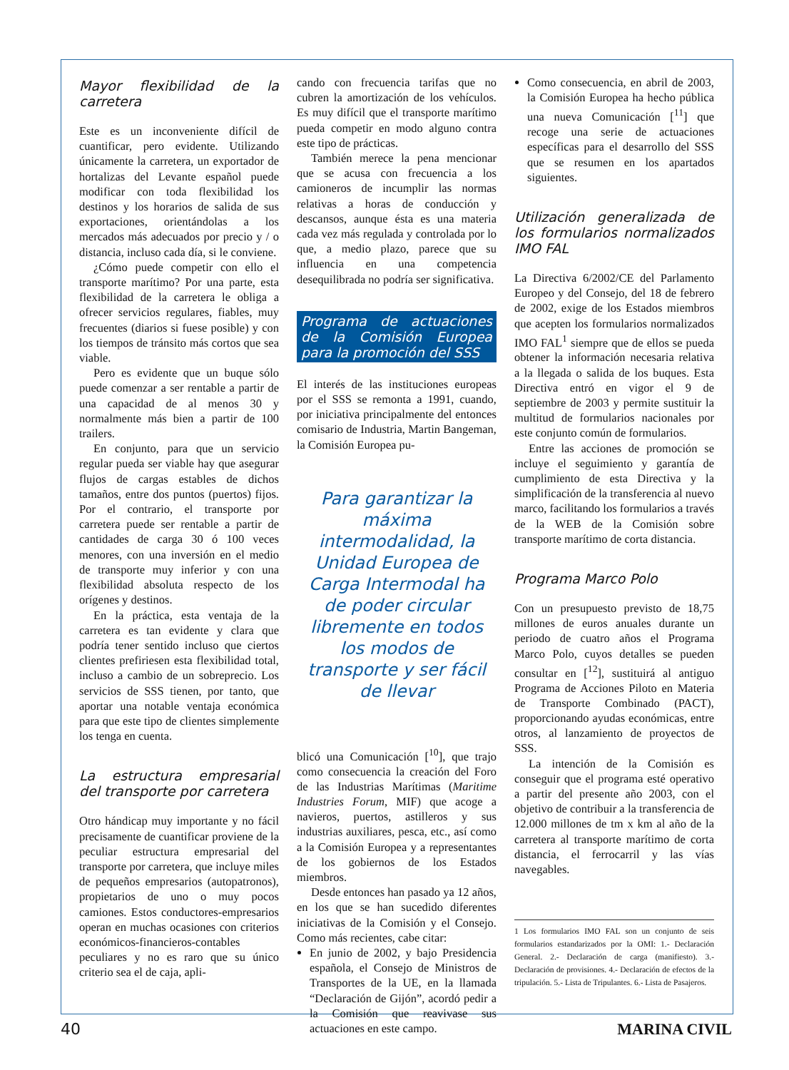Mayor flexibilidad de la carretera
Este es un inconveniente difícil de cuantificar, pero evidente. Utilizando únicamente la carretera, un exportador de hortalizas del Levante español puede modificar con toda flexibilidad los destinos y los horarios de salida de sus exportaciones, orientándolas a los mercados más adecuados por precio y / o distancia, incluso cada día, si le conviene.
¿Cómo puede competir con ello el transporte marítimo? Por una parte, esta flexibilidad de la carretera le obliga a ofrecer servicios regulares, fiables, muy frecuentes (diarios si fuese posible) y con los tiempos de tránsito más cortos que sea viable.
Pero es evidente que un buque sólo puede comenzar a ser rentable a partir de una capacidad de al menos 30 y normalmente más bien a partir de 100 trailers.
En conjunto, para que un servicio regular pueda ser viable hay que asegurar flujos de cargas estables de dichos tamaños, entre dos puntos (puertos) fijos. Por el contrario, el transporte por carretera puede ser rentable a partir de cantidades de carga 30 ó 100 veces menores, con una inversión en el medio de transporte muy inferior y con una flexibilidad absoluta respecto de los orígenes y destinos.
En la práctica, esta ventaja de la carretera es tan evidente y clara que podría tener sentido incluso que ciertos clientes prefiriesen esta flexibilidad total, incluso a cambio de un sobreprecio. Los servicios de SSS tienen, por tanto, que aportar una notable ventaja económica para que este tipo de clientes simplemente los tenga en cuenta.
La estructura empresarial del transporte por carretera
Otro hándicap muy importante y no fácil precisamente de cuantificar proviene de la peculiar estructura empresarial del transporte por carretera, que incluye miles de pequeños empresarios (autopatronos), propietarios de uno o muy pocos camiones. Estos conductores-empresarios operan en muchas ocasiones con criterios económicos-financieros-contables peculiares y no es raro que su único criterio sea el de caja, apli-
cando con frecuencia tarifas que no cubren la amortización de los vehículos. Es muy difícil que el transporte marítimo pueda competir en modo alguno contra este tipo de prácticas.
También merece la pena mencionar que se acusa con frecuencia a los camioneros de incumplir las normas relativas a horas de conducción y descansos, aunque ésta es una materia cada vez más regulada y controlada por lo que, a medio plazo, parece que su influencia en una competencia desequilibrada no podría ser significativa.
Programa de actuaciones de la Comisión Europea para la promoción del SSS
El interés de las instituciones europeas por el SSS se remonta a 1991, cuando, por iniciativa principalmente del entonces comisario de Industria, Martin Bangeman, la Comisión Europea pu-
Para garantizar la máxima intermodalidad, la Unidad Europea de Carga Intermodal ha de poder circular libremente en todos los modos de transporte y ser fácil de llevar
blicó una Comunicación [<sup>10</sup>], que trajo como consecuencia la creación del Foro de las Industrias Marítimas (Maritime Industries Forum, MIF) que acoge a navieros, puertos, astilleros y sus industrias auxiliares, pesca, etc., así como a la Comisión Europea y a representantes de los gobiernos de los Estados miembros.
Desde entonces han pasado ya 12 años, en los que se han sucedido diferentes iniciativas de la Comisión y el Consejo. Como más recientes, cabe citar:
En junio de 2002, y bajo Presidencia española, el Consejo de Ministros de Transportes de la UE, en la llamada “Declaración de Gijón”, acordó pedir a la Comisión que reavivase sus actuaciones en este campo.
Como consecuencia, en abril de 2003, la Comisión Europea ha hecho pública una nueva Comunicación [<sup>11</sup>] que recoge una serie de actuaciones específicas para el desarrollo del SSS que se resumen en los apartados siguientes.
Utilización generalizada de los formularios normalizados IMO FAL
La Directiva 6/2002/CE del Parlamento Europeo y del Consejo, del 18 de febrero de 2002, exige de los Estados miembros que acepten los formularios normalizados IMO FAL<sup>1</sup> siempre que de ellos se pueda obtener la información necesaria relativa a la llegada o salida de los buques. Esta Directiva entró en vigor el 9 de septiembre de 2003 y permite sustituir la multitud de formularios nacionales por este conjunto común de formularios.
Entre las acciones de promoción se incluye el seguimiento y garantía de cumplimiento de esta Directiva y la simplificación de la transferencia al nuevo marco, facilitando los formularios a través de la WEB de la Comisión sobre transporte marítimo de corta distancia.
Programa Marco Polo
Con un presupuesto previsto de 18,75 millones de euros anuales durante un periodo de cuatro años el Programa Marco Polo, cuyos detalles se pueden consultar en [<sup>12</sup>], sustituirá al antiguo Programa de Acciones Piloto en Materia de Transporte Combinado (PACT), proporcionando ayudas económicas, entre otros, al lanzamiento de proyectos de SSS.
La intención de la Comisión es conseguir que el programa esté operativo a partir del presente año 2003, con el objetivo de contribuir a la transferencia de 12.000 millones de tm x km al año de la carretera al transporte marítimo de corta distancia, el ferrocarril y las vías navegables.
1 Los formularios IMO FAL son un conjunto de seis formularios estandarizados por la OMI: 1.- Declaración General. 2.- Declaración de carga (manifiesto). 3.- Declaración de provisiones. 4.- Declaración de efectos de la tripulación. 5.- Lista de Tripulantes. 6.- Lista de Pasajeros.
40 MARINA CIVIL